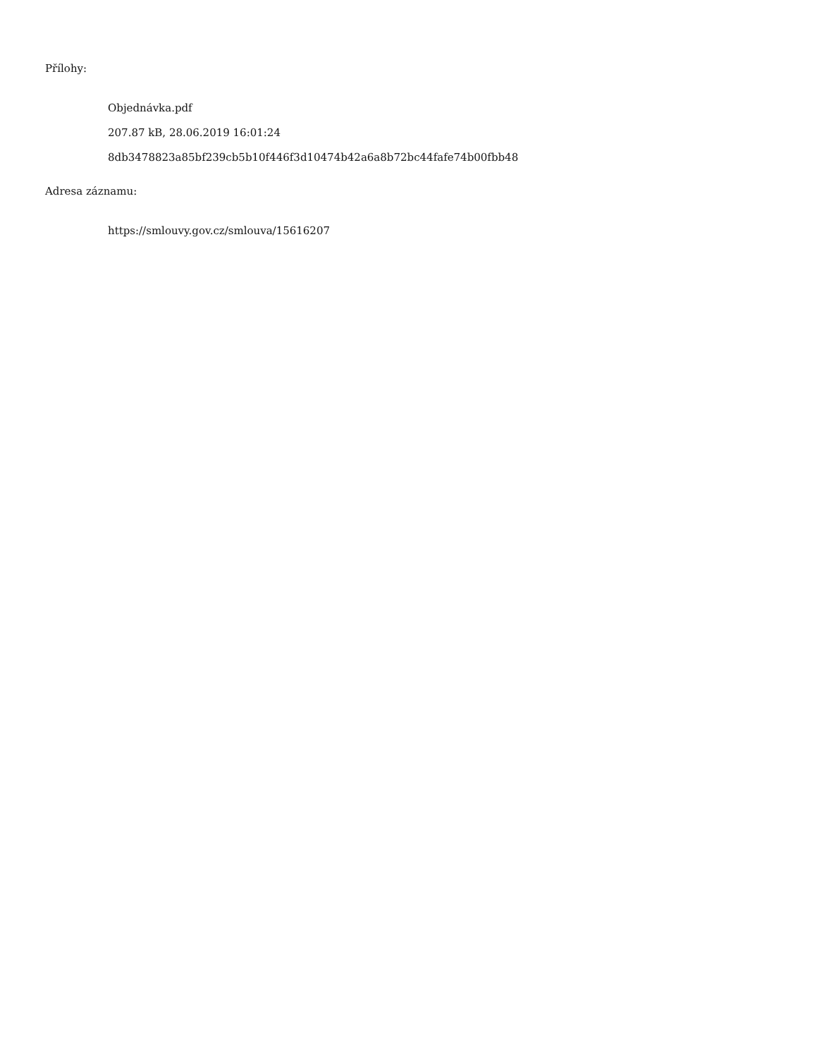Přílohy:
Objednávka.pdf
207.87 kB, 28.06.2019 16:01:24
8db3478823a85bf239cb5b10f446f3d10474b42a6a8b72bc44fafe74b00fbb48
Adresa záznamu:
https://smlouvy.gov.cz/smlouva/15616207